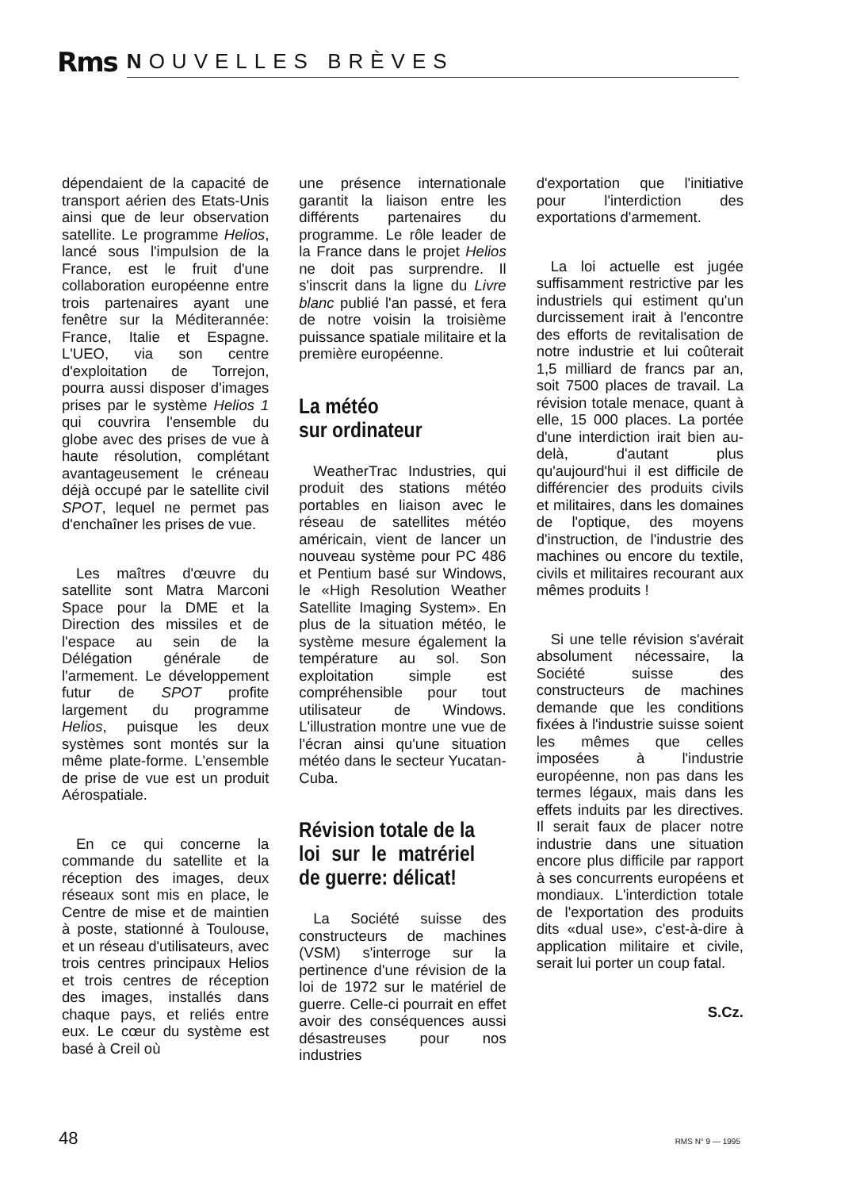Rms
NOUVELLES BRÈVES
dépendaient de la capacité de transport aérien des Etats-Unis ainsi que de leur observation satellite. Le programme Helios, lancé sous l'impulsion de la France, est le fruit d'une collaboration européenne entre trois partenaires ayant une fenêtre sur la Méditerannée: France, Italie et Espagne. L'UEO, via son centre d'exploitation de Torrejon, pourra aussi disposer d'images prises par le système Helios 1 qui couvrira l'ensemble du globe avec des prises de vue à haute résolution, complétant avantageusement le créneau déjà occupé par le satellite civil SPOT, lequel ne permet pas d'enchaîner les prises de vue.
Les maîtres d'œuvre du satellite sont Matra Marconi Space pour la DME et la Direction des missiles et de l'espace au sein de la Délégation générale de l'armement. Le développement futur de SPOT profite largement du programme Helios, puisque les deux systèmes sont montés sur la même plate-forme. L'ensemble de prise de vue est un produit Aérospatiale.
En ce qui concerne la commande du satellite et la réception des images, deux réseaux sont mis en place, le Centre de mise et de maintien à poste, stationné à Toulouse, et un réseau d'utilisateurs, avec trois centres principaux Helios et trois centres de réception des images, installés dans chaque pays, et reliés entre eux. Le cœur du système est basé à Creil où
une présence internationale garantit la liaison entre les différents partenaires du programme. Le rôle leader de la France dans le projet Helios ne doit pas surprendre. Il s'inscrit dans la ligne du Livre blanc publié l'an passé, et fera de notre voisin la troisième puissance spatiale militaire et la première européenne.
La météo
sur ordinateur
WeatherTrac Industries, qui produit des stations météo portables en liaison avec le réseau de satellites météo américain, vient de lancer un nouveau système pour PC 486 et Pentium basé sur Windows, le «High Resolution Weather Satellite Imaging System». En plus de la situation météo, le système mesure également la température au sol. Son exploitation simple est compréhensible pour tout utilisateur de Windows. L'illustration montre une vue de l'écran ainsi qu'une situation météo dans le secteur Yucatan-Cuba.
Révision totale de la loi sur le matrériel de guerre: délicat!
La Société suisse des constructeurs de machines (VSM) s'interroge sur la pertinence d'une révision de la loi de 1972 sur le matériel de guerre. Celle-ci pourrait en effet avoir des conséquences aussi désastreuses pour nos industries
d'exportation que l'initiative pour l'interdiction des exportations d'armement.
La loi actuelle est jugée suffisamment restrictive par les industriels qui estiment qu'un durcissement irait à l'encontre des efforts de revitalisation de notre industrie et lui coûterait 1,5 milliard de francs par an, soit 7500 places de travail. La révision totale menace, quant à elle, 15 000 places. La portée d'une interdiction irait bien au-delà, d'autant plus qu'aujourd'hui il est difficile de différencier des produits civils et militaires, dans les domaines de l'optique, des moyens d'instruction, de l'industrie des machines ou encore du textile, civils et militaires recourant aux mêmes produits !
Si une telle révision s'avérait absolument nécessaire, la Société suisse des constructeurs de machines demande que les conditions fixées à l'industrie suisse soient les mêmes que celles imposées à l'industrie européenne, non pas dans les termes légaux, mais dans les effets induits par les directives. Il serait faux de placer notre industrie dans une situation encore plus difficile par rapport à ses concurrents européens et mondiaux. L'interdiction totale de l'exportation des produits dits «dual use», c'est-à-dire à application militaire et civile, serait lui porter un coup fatal.
S.Cz.
48 RMS N° 9 — 1995